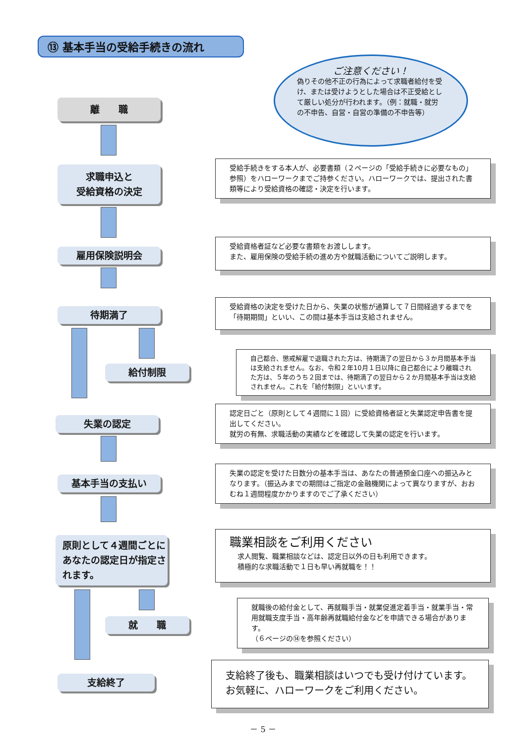⑬ 基本手当の受給手続きの流れ
ご注意ください！
偽りその他不正の行為によって求職者給付を受け、または受けようとした場合は不正受給として厳しい処分が行われます。（例：就職・就労の不申告、自営・自営の準備の不申告等）
離　　職
求職申込と
受給資格の決定
受給手続きをする本人が、必要書類（２ページの「受給手続きに必要なもの」参照）をハローワークまでご持参ください。ハローワークでは、提出された書類等により受給資格の確認・決定を行います。
雇用保険説明会
受給資格者証など必要な書類をお渡しします。
また、雇用保険の受給手続の進め方や就職活動についてご説明します。
待期満了
受給資格の決定を受けた日から、失業の状態が通算して７日間経過するまでを「待期期間」といい、この間は基本手当は支給されません。
給付制限
自己都合、懲戒解雇で退職された方は、待期満了の翌日から３か月間基本手当は支給されません。なお、令和２年10月１日以降に自己都合により離職された方は、５年のうち２回までは、待期満了の翌日から２か月間基本手当は支給されません。これを「給付制限」といいます。
失業の認定
認定日ごと（原則として４週間に１回）に受給資格者証と失業認定申告書を提出してください。
就労の有無、求職活動の実績などを確認して失業の認定を行います。
基本手当の支払い
失業の認定を受けた日数分の基本手当は、あなたの普通預金口座への振込みとなります。（振込みまでの期間はご指定の金融機関によって異なりますが、おおむね１週間程度かかりますのでご了承ください）
原則として４週間ごとにあなたの認定日が指定されます。
職業相談をご利用ください
求人閲覧、職業相談などは、認定日以外の日も利用できます。
積極的な求職活動で１日も早い再就職を！！
就　　職
就職後の給付金として、再就職手当・就業促進定着手当・就業手当・常用就職支度手当・高年齢再就職給付金などを申請できる場合があります。
（６ページの⑭を参照ください）
支給終了
支給終了後も、職業相談はいつでも受け付けています。お気軽に、ハローワークをご利用ください。
－ 5 －